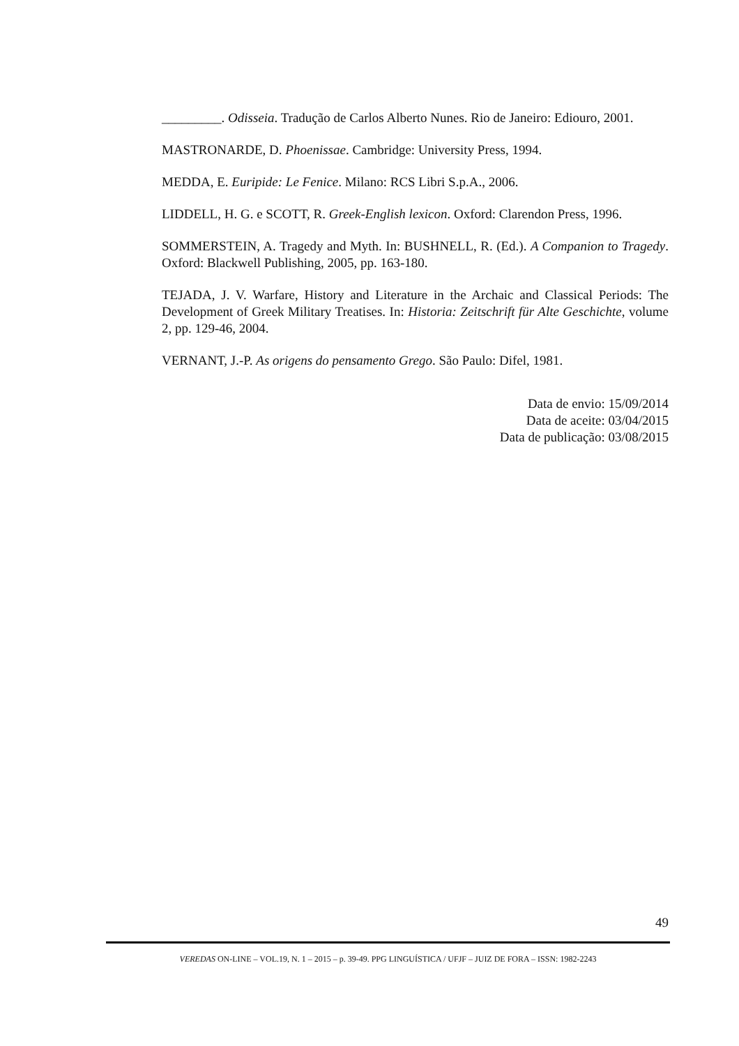_________. Odisseia. Tradução de Carlos Alberto Nunes. Rio de Janeiro: Ediouro, 2001.
MASTRONARDE, D. Phoenissae. Cambridge: University Press, 1994.
MEDDA, E. Euripide: Le Fenice. Milano: RCS Libri S.p.A., 2006.
LIDDELL, H. G. e SCOTT, R. Greek-English lexicon. Oxford: Clarendon Press, 1996.
SOMMERSTEIN, A. Tragedy and Myth. In: BUSHNELL, R. (Ed.). A Companion to Tragedy. Oxford: Blackwell Publishing, 2005, pp. 163-180.
TEJADA, J. V. Warfare, History and Literature in the Archaic and Classical Periods: The Development of Greek Military Treatises. In: Historia: Zeitschrift für Alte Geschichte, volume 2, pp. 129-46, 2004.
VERNANT, J.-P. As origens do pensamento Grego. São Paulo: Difel, 1981.
Data de envio: 15/09/2014
Data de aceite: 03/04/2015
Data de publicação: 03/08/2015
49
VEREDAS ON-LINE – VOL.19, N. 1 – 2015 – p. 39-49. PPG LINGUÍSTICA / UFJF – JUIZ DE FORA – ISSN: 1982-2243